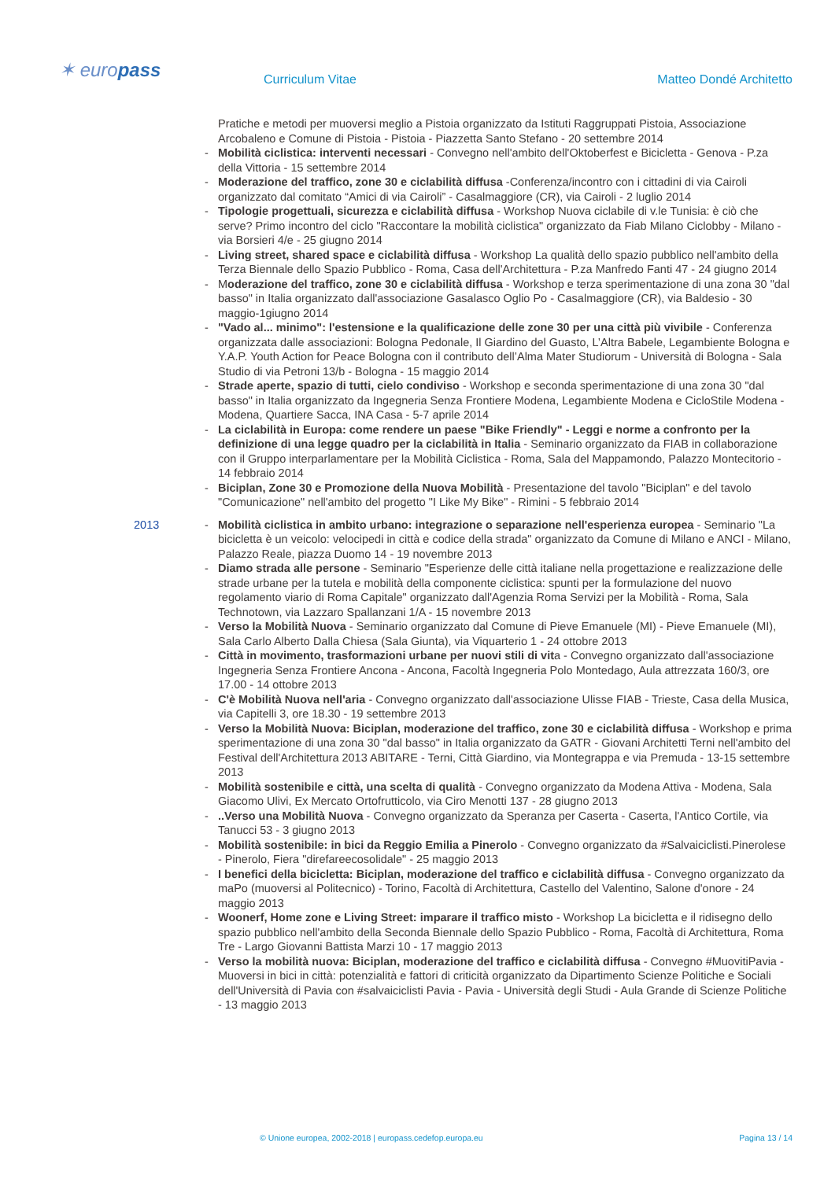✶ europass Curriculum Vitae Matteo Dondé Architetto
Pratiche e metodi per muoversi meglio a Pistoia organizzato da Istituti Raggruppati Pistoia, Associazione Arcobaleno e Comune di Pistoia - Pistoia - Piazzetta Santo Stefano - 20 settembre 2014
- Mobilità ciclistica: interventi necessari - Convegno nell'ambito dell'Oktoberfest e Bicicletta - Genova - P.za della Vittoria - 15 settembre 2014
- Moderazione del traffico, zone 30 e ciclabilità diffusa -Conferenza/incontro con i cittadini di via Cairoli organizzato dal comitato “Amici di via Cairoli” - Casalmaggiore (CR), via Cairoli - 2 luglio 2014
- Tipologie progettuali, sicurezza e ciclabilità diffusa - Workshop Nuova ciclabile di v.le Tunisia: è ciò che serve? Primo incontro del ciclo "Raccontare la mobilità ciclistica" organizzato da Fiab Milano Ciclobby - Milano - via Borsieri 4/e - 25 giugno 2014
- Living street, shared space e ciclabilità diffusa - Workshop La qualità dello spazio pubblico nell'ambito della Terza Biennale dello Spazio Pubblico - Roma, Casa dell'Architettura - P.za Manfredo Fanti 47 - 24 giugno 2014
- Moderazione del traffico, zone 30 e ciclabilità diffusa - Workshop e terza sperimentazione di una zona 30 "dal basso" in Italia organizzato dall'associazione Gasalasco Oglio Po - Casalmaggiore (CR), via Baldesio - 30 maggio-1giugno 2014
- "Vado al... minimo": l'estensione e la qualificazione delle zone 30 per una città più vivibile - Conferenza organizzata dalle associazioni: Bologna Pedonale, Il Giardino del Guasto, L’Altra Babele, Legambiente Bologna e Y.A.P. Youth Action for Peace Bologna con il contributo dell’Alma Mater Studiorum - Università di Bologna - Sala Studio di via Petroni 13/b - Bologna - 15 maggio 2014
- Strade aperte, spazio di tutti, cielo condiviso - Workshop e seconda sperimentazione di una zona 30 "dal basso" in Italia organizzato da Ingegneria Senza Frontiere Modena, Legambiente Modena e CicloStile Modena - Modena, Quartiere Sacca, INA Casa - 5-7 aprile 2014
- La ciclabilità in Europa: come rendere un paese "Bike Friendly" - Leggi e norme a confronto per la definizione di una legge quadro per la ciclabilità in Italia - Seminario organizzato da FIAB in collaborazione con il Gruppo interparlamentare per la Mobilità Ciclistica - Roma, Sala del Mappamondo, Palazzo Montecitorio - 14 febbraio 2014
- Biciplan, Zone 30 e Promozione della Nuova Mobilità - Presentazione del tavolo "Biciplan" e del tavolo "Comunicazione" nell'ambito del progetto "I Like My Bike" - Rimini - 5 febbraio 2014
2013 - Mobilità ciclistica in ambito urbano: integrazione o separazione nell'esperienza europea - Seminario "La bicicletta è un veicolo: velocipedi in città e codice della strada" organizzato da Comune di Milano e ANCI - Milano, Palazzo Reale, piazza Duomo 14 - 19 novembre 2013
- Diamo strada alle persone - Seminario "Esperienze delle città italiane nella progettazione e realizzazione delle strade urbane per la tutela e mobilità della componente ciclistica: spunti per la formulazione del nuovo regolamento viario di Roma Capitale" organizzato dall'Agenzia Roma Servizi per la Mobilità - Roma, Sala Technotown, via Lazzaro Spallanzani 1/A - 15 novembre 2013
- Verso la Mobilità Nuova - Seminario organizzato dal Comune di Pieve Emanuele (MI) - Pieve Emanuele (MI), Sala Carlo Alberto Dalla Chiesa (Sala Giunta), via Viquarterio 1 - 24 ottobre 2013
- Città in movimento, trasformazioni urbane per nuovi stili di vita - Convegno organizzato dall'associazione Ingegneria Senza Frontiere Ancona - Ancona, Facoltà Ingegneria Polo Montedago, Aula attrezzata 160/3, ore 17.00 - 14 ottobre 2013
- C'è Mobilità Nuova nell'aria - Convegno organizzato dall'associazione Ulisse FIAB - Trieste, Casa della Musica, via Capitelli 3, ore 18.30 - 19 settembre 2013
- Verso la Mobilità Nuova: Biciplan, moderazione del traffico, zone 30 e ciclabilità diffusa - Workshop e prima sperimentazione di una zona 30 "dal basso" in Italia organizzato da GATR - Giovani Architetti Terni nell'ambito del Festival dell'Architettura 2013 ABITARE - Terni, Città Giardino, via Montegrappa e via Premuda - 13-15 settembre 2013
- Mobilità sostenibile e città, una scelta di qualità - Convegno organizzato da Modena Attiva - Modena, Sala Giacomo Ulivi, Ex Mercato Ortofrutticolo, via Ciro Menotti 137 - 28 giugno 2013
-..Verso una Mobilità Nuova - Convegno organizzato da Speranza per Caserta - Caserta, l'Antico Cortile, via Tanucci 53 - 3 giugno 2013
- Mobilità sostenibile: in bici da Reggio Emilia a Pinerolo - Convegno organizzato da #Salvaiciclisti.Pinerolese - Pinerolo, Fiera "direfareecosolidale" - 25 maggio 2013
- I benefici della bicicletta: Biciplan, moderazione del traffico e ciclabilità diffusa - Convegno organizzato da maPo (muoversi al Politecnico) - Torino, Facoltà di Architettura, Castello del Valentino, Salone d'onore - 24 maggio 2013
- Woonerf, Home zone e Living Street: imparare il traffico misto - Workshop La bicicletta e il ridisegno dello spazio pubblico nell'ambito della Seconda Biennale dello Spazio Pubblico - Roma, Facoltà di Architettura, Roma Tre - Largo Giovanni Battista Marzi 10 - 17 maggio 2013
- Verso la mobilità nuova: Biciplan, moderazione del traffico e ciclabilità diffusa - Convegno #MuovitiPavia - Muoversi in bici in città: potenzialità e fattori di criticità organizzato da Dipartimento Scienze Politiche e Sociali dell'Università di Pavia con #salvaiciclisti Pavia - Pavia - Università degli Studi - Aula Grande di Scienze Politiche - 13 maggio 2013
© Unione europea, 2002-2018 | europass.cedefop.europa.eu Pagina 13 / 14